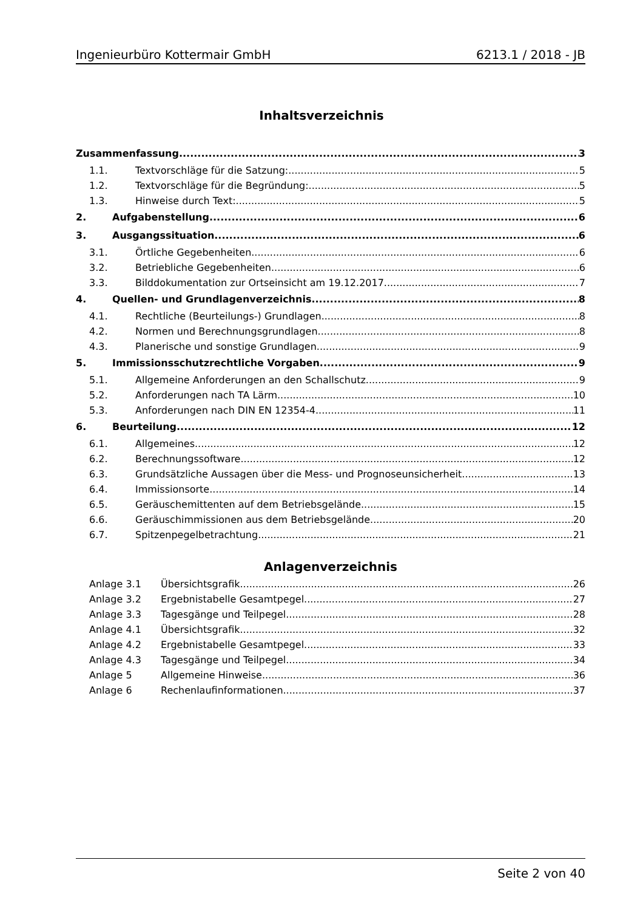Ingenieurbüro Kottermair GmbH 6213.1 / 2018 - JB
Inhaltsverzeichnis
Zusammenfassung 3
1.1. Textvorschläge für die Satzung: 5
1.2. Textvorschläge für die Begründung: 5
1.3. Hinweise durch Text: 5
2. Aufgabenstellung 6
3. Ausgangssituation 6
3.1. Örtliche Gegebenheiten 6
3.2. Betriebliche Gegebenheiten 6
3.3. Bilddokumentation zur Ortseinsicht am 19.12.2017 7
4. Quellen- und Grundlagenverzeichnis 8
4.1. Rechtliche (Beurteilungs-) Grundlagen 8
4.2. Normen und Berechnungsgrundlagen 8
4.3. Planerische und sonstige Grundlagen 9
5. Immissionsschutzrechtliche Vorgaben 9
5.1. Allgemeine Anforderungen an den Schallschutz 9
5.2. Anforderungen nach TA Lärm 10
5.3. Anforderungen nach DIN EN 12354-4 11
6. Beurteilung 12
6.1. Allgemeines 12
6.2. Berechnungssoftware 12
6.3. Grundsätzliche Aussagen über die Mess- und Prognoseunsicherheit 13
6.4. Immissionsorte 14
6.5. Geräuschemittenten auf dem Betriebsgelände 15
6.6. Geräuschimmissionen aus dem Betriebsgelände 20
6.7. Spitzenpegelbetrachtung 21
Anlagenverzeichnis
Anlage 3.1 Übersichtsgrafik 26
Anlage 3.2 Ergebnistabelle Gesamtpegel 27
Anlage 3.3 Tagesgänge und Teilpegel 28
Anlage 4.1 Übersichtsgrafik 32
Anlage 4.2 Ergebnistabelle Gesamtpegel 33
Anlage 4.3 Tagesgänge und Teilpegel 34
Anlage 5 Allgemeine Hinweise 36
Anlage 6 Rechenlaufinformationen 37
Seite 2 von 40